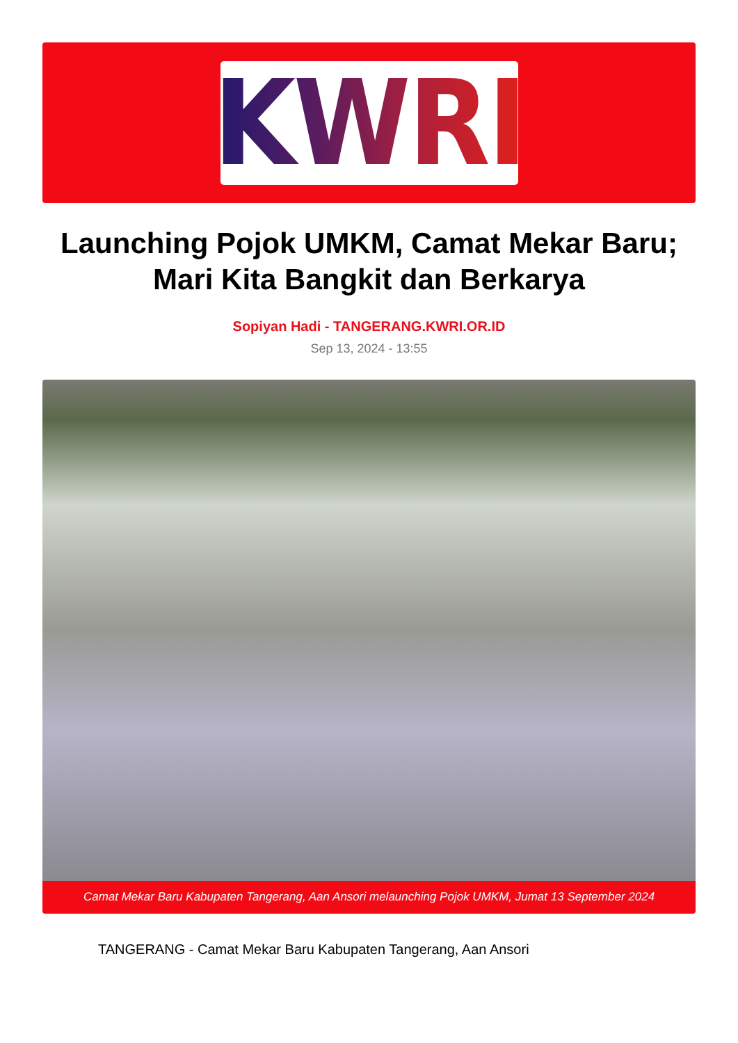KWRI
Launching Pojok UMKM, Camat Mekar Baru; Mari Kita Bangkit dan Berkarya
Sopiyan Hadi - TANGERANG.KWRI.OR.ID
Sep 13, 2024 - 13:55
Camat Mekar Baru Kabupaten Tangerang, Aan Ansori melaunching Pojok UMKM, Jumat 13 September 2024
TANGERANG - Camat Mekar Baru Kabupaten Tangerang, Aan Ansori